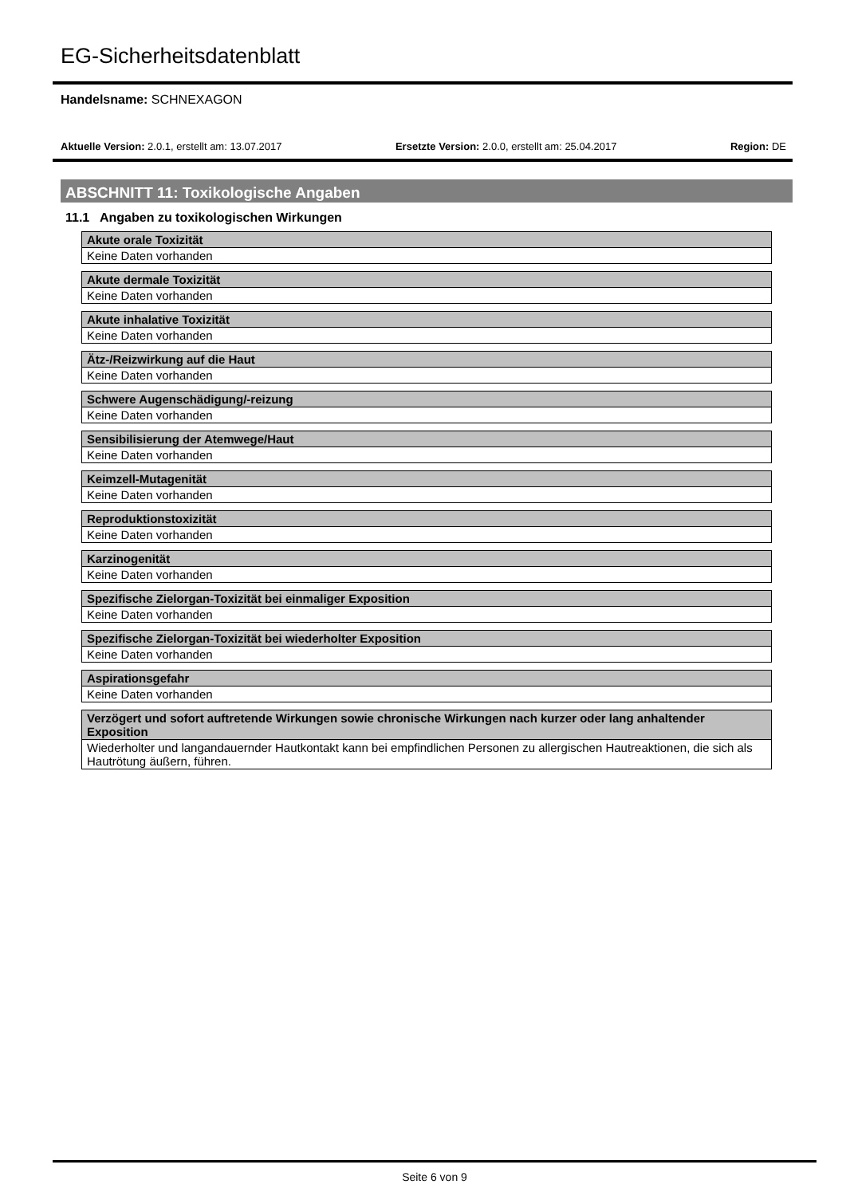EG-Sicherheitsdatenblatt
Handelsname: SCHNEXAGON
Aktuelle Version: 2.0.1, erstellt am: 13.07.2017 Ersetzte Version: 2.0.0, erstellt am: 25.04.2017 Region: DE
ABSCHNITT 11: Toxikologische Angaben
11.1 Angaben zu toxikologischen Wirkungen
| Akute orale Toxizität |
| --- |
| Keine Daten vorhanden |
| Akute dermale Toxizität |
| --- |
| Keine Daten vorhanden |
| Akute inhalative Toxizität |
| --- |
| Keine Daten vorhanden |
| Ätz-/Reizwirkung auf die Haut |
| --- |
| Keine Daten vorhanden |
| Schwere Augenschädigung/-reizung |
| --- |
| Keine Daten vorhanden |
| Sensibilisierung der Atemwege/Haut |
| --- |
| Keine Daten vorhanden |
| Keimzell-Mutagenität |
| --- |
| Keine Daten vorhanden |
| Reproduktionstoxizität |
| --- |
| Keine Daten vorhanden |
| Karzinogenität |
| --- |
| Keine Daten vorhanden |
| Spezifische Zielorgan-Toxizität bei einmaliger Exposition |
| --- |
| Keine Daten vorhanden |
| Spezifische Zielorgan-Toxizität bei wiederholter Exposition |
| --- |
| Keine Daten vorhanden |
| Aspirationsgefahr |
| --- |
| Keine Daten vorhanden |
| Verzögert und sofort auftretende Wirkungen sowie chronische Wirkungen nach kurzer oder lang anhaltender Exposition |
| --- |
| Wiederholter und langandauernder Hautkontakt kann bei empfindlichen Personen zu allergischen Hautreaktionen, die sich als Hautrötung äußern, führen. |
Seite 6 von 9